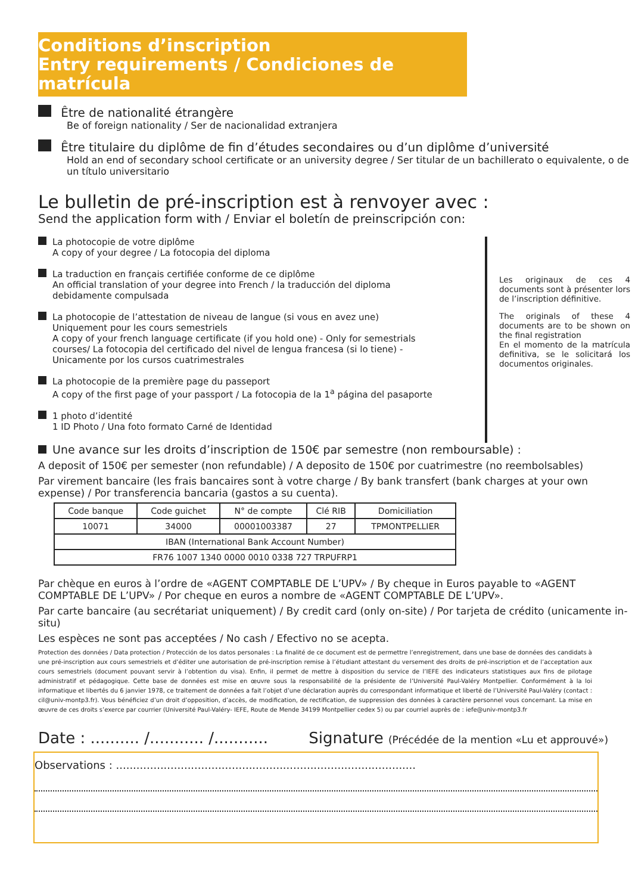Conditions d’inscription
Entry requirements / Condiciones de matrícula
Être de nationalité étrangère
Be of foreign nationality / Ser de nacionalidad extranjera
Être titulaire du diplôme de fin d’études secondaires ou d’un diplôme d’université
Hold an end of secondary school certificate or an university degree / Ser titular de un bachillerato o equivalente, o de un título universitario
Le bulletin de pré-inscription est à renvoyer avec :
Send the application form with / Enviar el boletín de preinscripción con:
La photocopie de votre diplôme
A copy of your degree / La fotocopia del diploma
La traduction en français certifiée conforme de ce diplôme
An official translation of your degree into French / la traducción del diploma debidamente compulsada
La photocopie de l’attestation de niveau de langue (si vous en avez une)
Uniquement pour les cours semestriels
A copy of your french language certificate (if you hold one) - Only for semestrials courses/ La fotocopia del certificado del nivel de lengua francesa (si lo tiene) - Unicamente por los cursos cuatrimestrales
La photocopie de la première page du passeport
A copy of the first page of your passport / La fotocopia de la 1<sup>a</sup> página del pasaporte
1 photo d’identité
1 ID Photo / Una foto formato Carné de Identidad
Les originaux de ces 4 documents sont à présenter lors de l’inscription définitive.
The originals of these 4 documents are to be shown on the final registration
En el momento de la matrícula definitiva, se le solicitará los documentos originales.
Une avance sur les droits d’inscription de 150€ par semestre (non remboursable) :
A deposit of 150€ per semester (non refundable) / A deposito de 150€ por cuatrimestre (no reembolsables)
Par virement bancaire (les frais bancaires sont à votre charge / By bank transfert (bank charges at your own expense) / Por transferencia bancaria (gastos a su cuenta).
| Code banque | Code guichet | N° de compte | Clé RIB | Domiciliation |
| --- | --- | --- | --- | --- |
| 10071 | 34000 | 00001003387 | 27 | TPMONTPELLIER |
| IBAN (International Bank Account Number) | | | | |
| FR76 1007 1340 0000 0010 0338 727 TRPUFRP1 | | | | |
Par chèque en euros à l’ordre de «AGENT COMPTABLE DE L’UPV» / By cheque in Euros payable to «AGENT COMPTABLE DE L’UPV» / Por cheque en euros a nombre de «AGENT COMPTABLE DE L’UPV».
Par carte bancaire (au secrétariat uniquement) / By credit card (only on-site) / Por tarjeta de crédito (unicamente in-situ)
Les espèces ne sont pas acceptées / No cash / Efectivo no se acepta.
Protection des données / Data protection / Protección de los datos personales : La finalité de ce document est de permettre l’enregistrement, dans une base de données des candidats à une pré-inscription aux cours semestriels et d’éditer une autorisation de pré-inscription remise à l’étudiant attestant du versement des droits de pré-inscription et de l’acceptation aux cours semestriels (document pouvant servir à l’obtention du visa). Enfin, il permet de mettre à disposition du service de l’IEFE des indicateurs statistiques aux fins de pilotage administratif et pédagogique. Cette base de données est mise en œuvre sous la responsabilité de la présidente de l’Université Paul-Valéry Montpellier. Conformément à la loi informatique et libertés du 6 janvier 1978, ce traitement de données a fait l’objet d’une déclaration auprès du correspondant informatique et liberté de l’Université Paul-Valéry (contact : cil@univ-montp3.fr). Vous bénéficiez d’un droit d’opposition, d’accès, de modification, de rectification, de suppression des données à caractère personnel vous concernant. La mise en œuvre de ces droits s’exerce par courrier (Université Paul-Valéry- IEFE, Route de Mende 34199 Montpellier cedex 5) ou par courriel auprès de : iefe@univ-montp3.fr
Date : .......... /........... /........... Signature (Précédée de la mention «Lu et approuvé»)
Observations : ........................................................................................